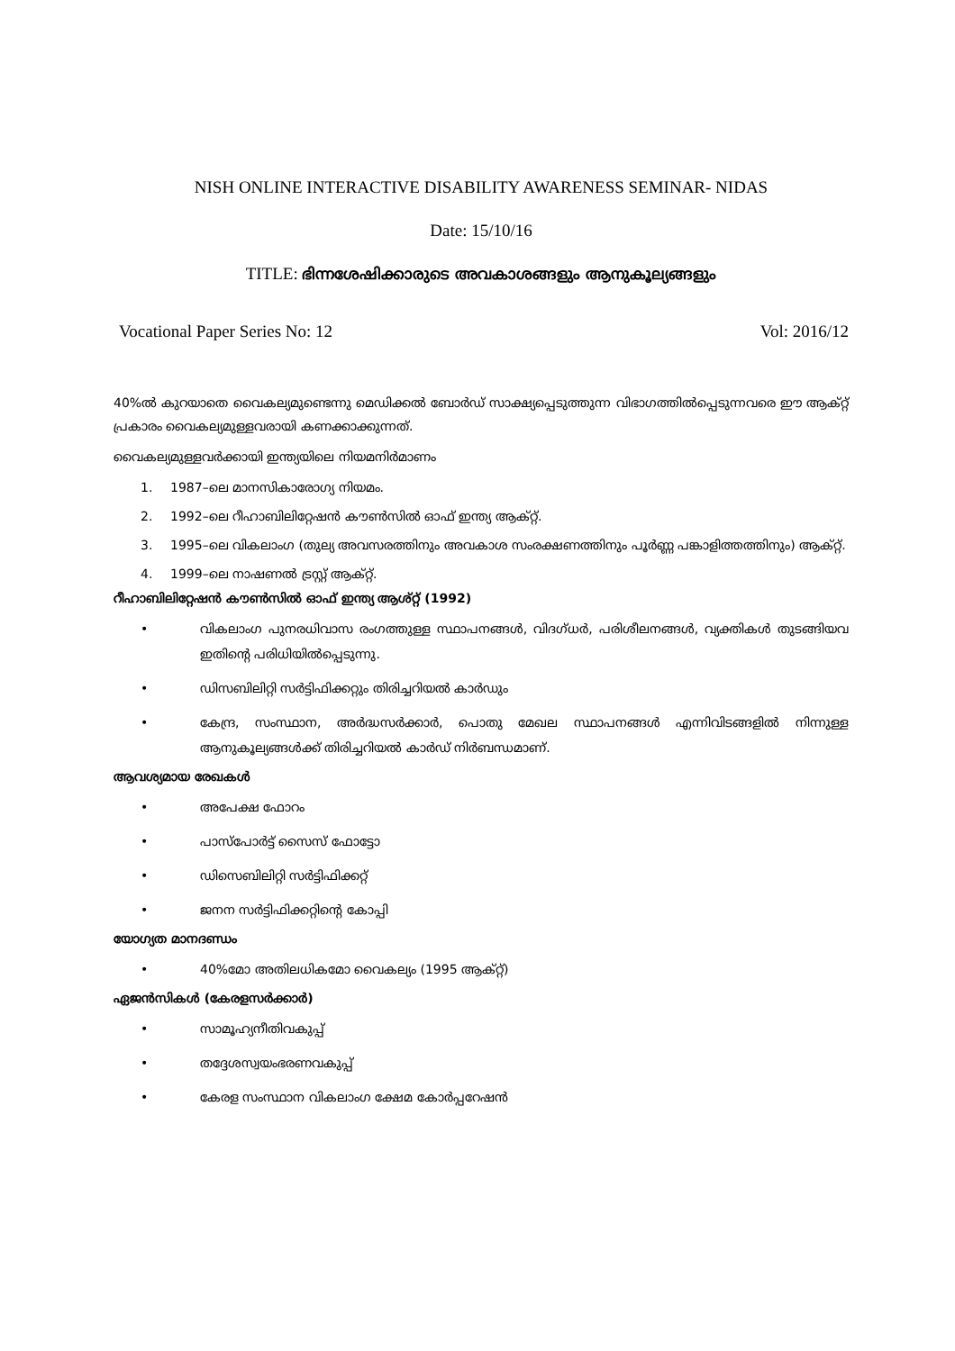NISH ONLINE INTERACTIVE DISABILITY AWARENESS SEMINAR- NIDAS
Date: 15/10/16
TITLE: ഭിന്നശേഷിക്കാരുടെ അവകാശങ്ങളും ആനുകൂല്യങ്ങളും
Vocational Paper Series No: 12 Vol: 2016/12
40%ൽ കുറയാതെ വൈകല്യമുണ്ടെന്നു മെഡിക്കൽ ബോർഡ് സാക്ഷ്യപ്പെടുത്തുന്ന വിഭാഗത്തിൽപ്പെടുന്നവരെ ഈ ആക്റ്റ് പ്രകാരം വൈകല്യമുള്ളവരായി കണക്കാക്കുന്നത്.
വൈകല്യമുള്ളവർക്കായി ഇന്ത്യയിലെ നിയമനിർമാണം
1. 1987–ലെ മാനസികാരോഗ്യ നിയമം.
2. 1992–ലെ റീഹാബിലിറ്റേഷൻ കൗൺസിൽ ഓഫ് ഇന്ത്യ ആക്റ്റ്.
3. 1995–ലെ വികലാംഗ (തുല്യ അവസരത്തിനും അവകാശ സംരക്ഷണത്തിനും പൂർണ്ണ പങ്കാളിത്തത്തിനും) ആക്റ്റ്.
4. 1999–ലെ നാഷണൽ ട്രസ്റ്റ് ആക്റ്റ്.
റീഹാബിലിറ്റേഷൻ കൗൺസിൽ ഓഫ് ഇന്ത്യ ആശ്റ്റ് (1992)
• വികലാംഗ പുനരധിവാസ രംഗത്തുള്ള സ്ഥാപനങ്ങൾ, വിദഗ്ധർ, പരിശീലനങ്ങൾ, വ്യക്തികൾ തുടങ്ങിയവ ഇതിന്റെ പരിധിയിൽപ്പെടുന്നു.
• ഡിസബിലിറ്റി സർട്ടിഫിക്കറ്റും തിരിച്ചറിയൽ കാർഡും
• കേന്ദ്ര, സംസ്ഥാന, അർദ്ധസർക്കാർ, പൊതു മേഖല സ്ഥാപനങ്ങൾ എന്നിവിടങ്ങളിൽ നിന്നുള്ള ആനുകൂല്യങ്ങൾക്ക് തിരിച്ചറിയൽ കാർഡ് നിർബന്ധമാണ്.
ആവശ്യമായ രേഖകൾ
• അപേക്ഷ ഫോറം
• പാസ്പോർട്ട് സൈസ് ഫോട്ടോ
• ഡിസെബിലിറ്റി സർട്ടിഫിക്കറ്റ്
• ജനന സർട്ടിഫിക്കറ്റിന്റെ കോപ്പി
യോഗ്യത മാനദണ്ഡം
• 40%മോ അതിലധികമോ വൈകല്യം (1995 ആക്റ്റ്)
ഏജൻസികൾ (കേരളസർക്കാർ)
• സാമൂഹ്യനീതിവകുപ്പ്
• തദ്ദേശസ്വയംഭരണവകുപ്പ്
• കേരള സംസ്ഥാന വികലാംഗ ക്ഷേമ കോർപ്പറേഷൻ